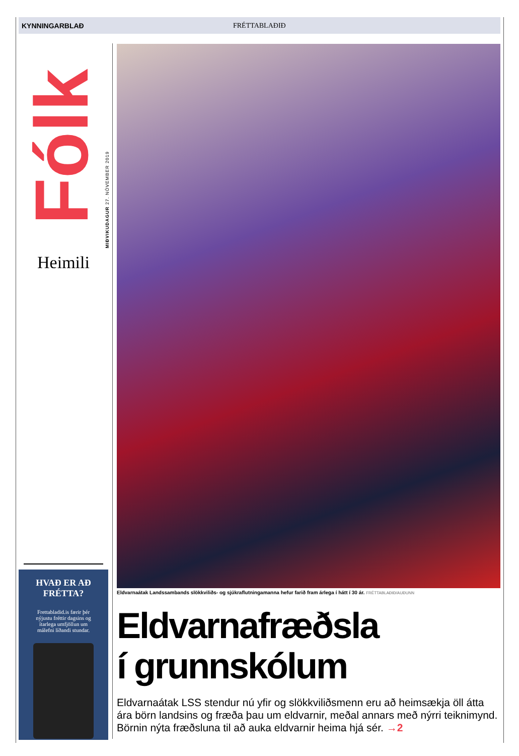KYNNINGARBLAÐ FRÉTTABLAÐIÐ
Fólk
Heimili
MIÐVIKUDAGUR 27. NÓVEMBER 2019
HVAÐ ER AÐ FRÉTTA?
Frettabladid.is færir þér nýjustu fréttir dagsins og ítarlega umfjöllun um málefni líðandi stundar.
Eldvarnaátak Landssambands slökkviliðs- og sjúkraflutningamanna hefur farið fram árlega í hátt í 30 ár. FRÉTTABLAÐIÐ/AUÐUNN
Eldvarnafræðsla
í grunnskólum
Eldvarnaátak LSS stendur nú yfir og slökkviliðsmenn eru að heimsækja öll átta ára börn landsins og fræða þau um eldvarnir, meðal annars með nýrri teiknimynd. Börnin nýta fræðsluna til að auka eldvarnir heima hjá sér. →2